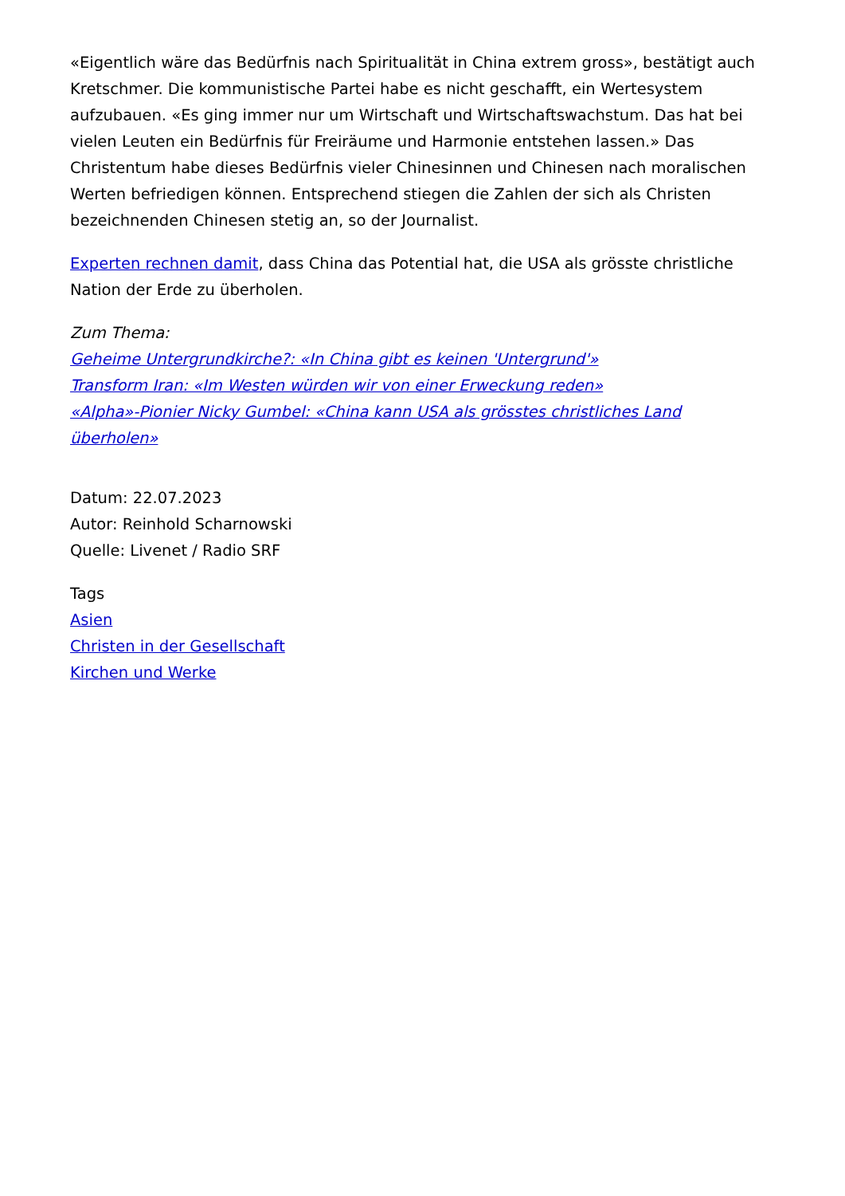«Eigentlich wäre das Bedürfnis nach Spiritualität in China extrem gross», bestätigt auch Kretschmer. Die kommunistische Partei habe es nicht geschafft, ein Wertesystem aufzubauen. «Es ging immer nur um Wirtschaft und Wirtschaftswachstum. Das hat bei vielen Leuten ein Bedürfnis für Freiräume und Harmonie entstehen lassen.» Das Christentum habe dieses Bedürfnis vieler Chinesinnen und Chinesen nach moralischen Werten befriedigen können. Entsprechend stiegen die Zahlen der sich als Christen bezeichnenden Chinesen stetig an, so der Journalist.
Experten rechnen damit, dass China das Potential hat, die USA als grösste christliche Nation der Erde zu überholen.
Zum Thema:
Geheime Untergrundkirche?: «In China gibt es keinen 'Untergrund'»
Transform Iran: «Im Westen würden wir von einer Erweckung reden»
«Alpha»-Pionier Nicky Gumbel: «China kann USA als grösstes christliches Land überholen»
Datum: 22.07.2023
Autor: Reinhold Scharnowski
Quelle: Livenet / Radio SRF
Tags
Asien
Christen in der Gesellschaft
Kirchen und Werke